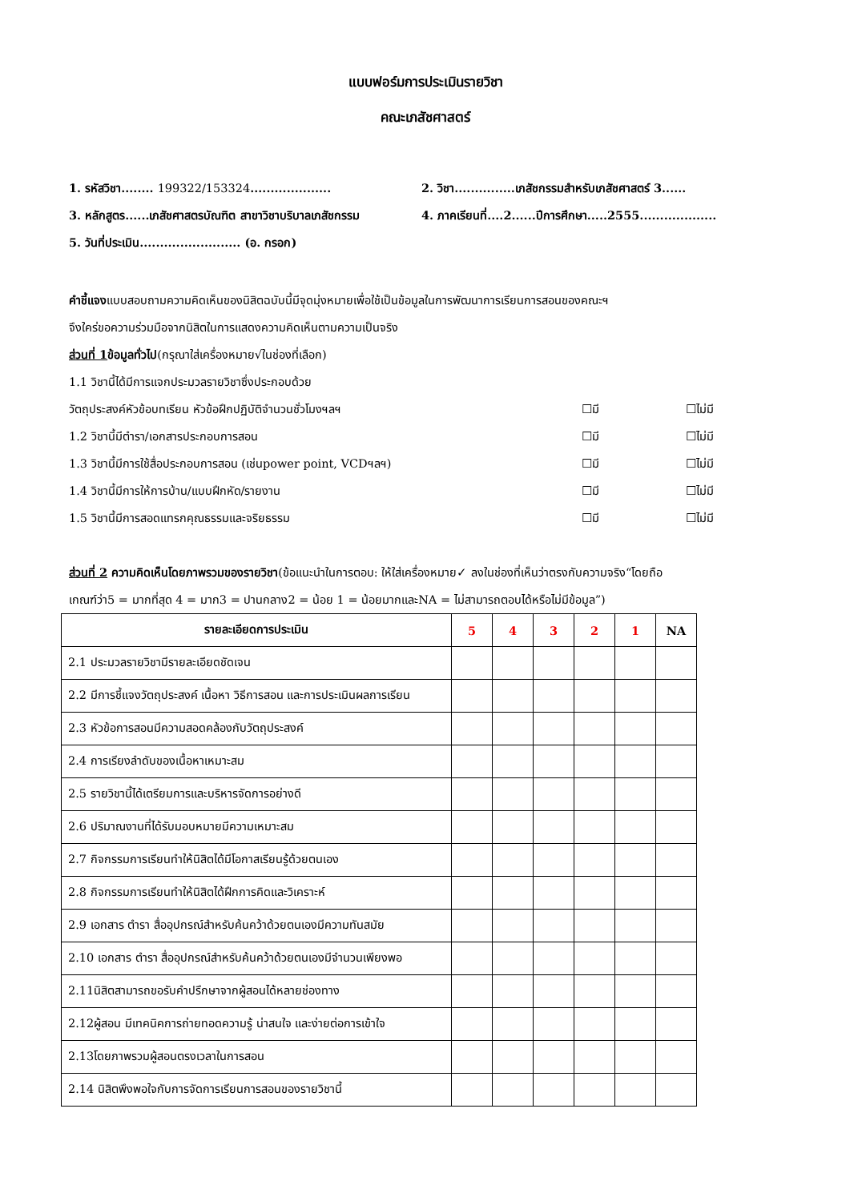แบบฟอร์มการประเมินรายวิชา
คณะเภสัชศาสตร์
1. รหัสวิชา........ 199322/153324....................
2. วิชา...............เภสัชกรรมสำหรับเภสัชศาสตร์ 3......
3. หลักสูตร......เภสัชศาสตรบัณฑิต สาขาวิชาบริบาลเภสัชกรรม
4. ภาคเรียนที่....2......ปีการศึกษา.....2555...................
5. วันที่ประเมิน......................... (อ. กรอก)
คำชี้แจงแบบสอบถามความคิดเห็นของนิสิตฉบับนี้มีจุดมุ่งหมายเพื่อใช้เป็นข้อมูลในการพัฒนาการเรียนการสอนของคณะฯ
จึงใคร่ขอความร่วมมือจากนิสิตในการแสดงความคิดเห็นตามความเป็นจริง
ส่วนที่ 1ข้อมูลทั่วไป(กรุณาใส่เครื่องหมาย√ในช่องที่เลือก)
1.1 วิชานี้ได้มีการแจกประมวลรายวิชาซึ่งประกอบด้วย
วัตถุประสงค์หัวข้อบทเรียน หัวข้อฝึกปฏิบัติจำนวนชั่วโมงฯลฯ ☐มี ☐ไม่มี
1.2 วิชานี้มีตำรา/เอกสารประกอบการสอน ☐มี ☐ไม่มี
1.3 วิชานี้มีการใช้สื่อประกอบการสอน (เช่นpower point, VCDฯลฯ) ☐มี ☐ไม่มี
1.4 วิชานี้มีการให้การบ้าน/แบบฝึกหัด/รายงาน ☐มี ☐ไม่มี
1.5 วิชานี้มีการสอดแทรกคุณธรรมและจริยธรรม ☐มี ☐ไม่มี
ส่วนที่ 2 ความคิดเห็นโดยภาพรวมของรายวิชา(ข้อแนะนำในการตอบ: ให้ใส่เครื่องหมาย✓ ลงในช่องที่เห็นว่าตรงกับความจริง“โดยถือ
เกณฑ์ว่า5 = มากที่สุด 4 = มาก3 = ปานกลาง2 = น้อย 1 = น้อยมากและNA = ไม่สามารถตอบได้หรือไม่มีข้อมูล”)
| รายละเอียดการประเมิน | 5 | 4 | 3 | 2 | 1 | NA |
| --- | --- | --- | --- | --- | --- | --- |
| 2.1 ประมวลรายวิชามีรายละเอียดชัดเจน | | | | | | |
| 2.2 มีการชี้แจงวัตถุประสงค์ เนื้อหา วิธีการสอน และการประเมินผลการเรียน | | | | | | |
| 2.3 หัวข้อการสอนมีความสอดคล้องกับวัตถุประสงค์ | | | | | | |
| 2.4 การเรียงลำดับของเนื้อหาเหมาะสม | | | | | | |
| 2.5 รายวิชานี้ได้เตรียมการและบริหารจัดการอย่างดี | | | | | | |
| 2.6 ปริมาณงานที่ได้รับมอบหมายมีความเหมาะสม | | | | | | |
| 2.7 กิจกรรมการเรียนทำให้นิสิตได้มีโอกาสเรียนรู้ด้วยตนเอง | | | | | | |
| 2.8 กิจกรรมการเรียนทำให้นิสิตได้ฝึกการคิดและวิเคราะห์ | | | | | | |
| 2.9 เอกสาร ตำรา สื่ออุปกรณ์สำหรับค้นคว้าด้วยตนเองมีความทันสมัย | | | | | | |
| 2.10 เอกสาร ตำรา สื่ออุปกรณ์สำหรับค้นคว้าด้วยตนเองมีจำนวนเพียงพอ | | | | | | |
| 2.11นิสิตสามารถขอรับคำปรึกษาจากผู้สอนได้หลายช่องทาง | | | | | | |
| 2.12ผู้สอน มีเทคนิคการถ่ายทอดความรู้ น่าสนใจ และง่ายต่อการเข้าใจ | | | | | | |
| 2.13โดยภาพรวมผู้สอนตรงเวลาในการสอน | | | | | | |
| 2.14 นิสิตพึงพอใจกับการจัดการเรียนการสอนของรายวิชานี้ | | | | | | |